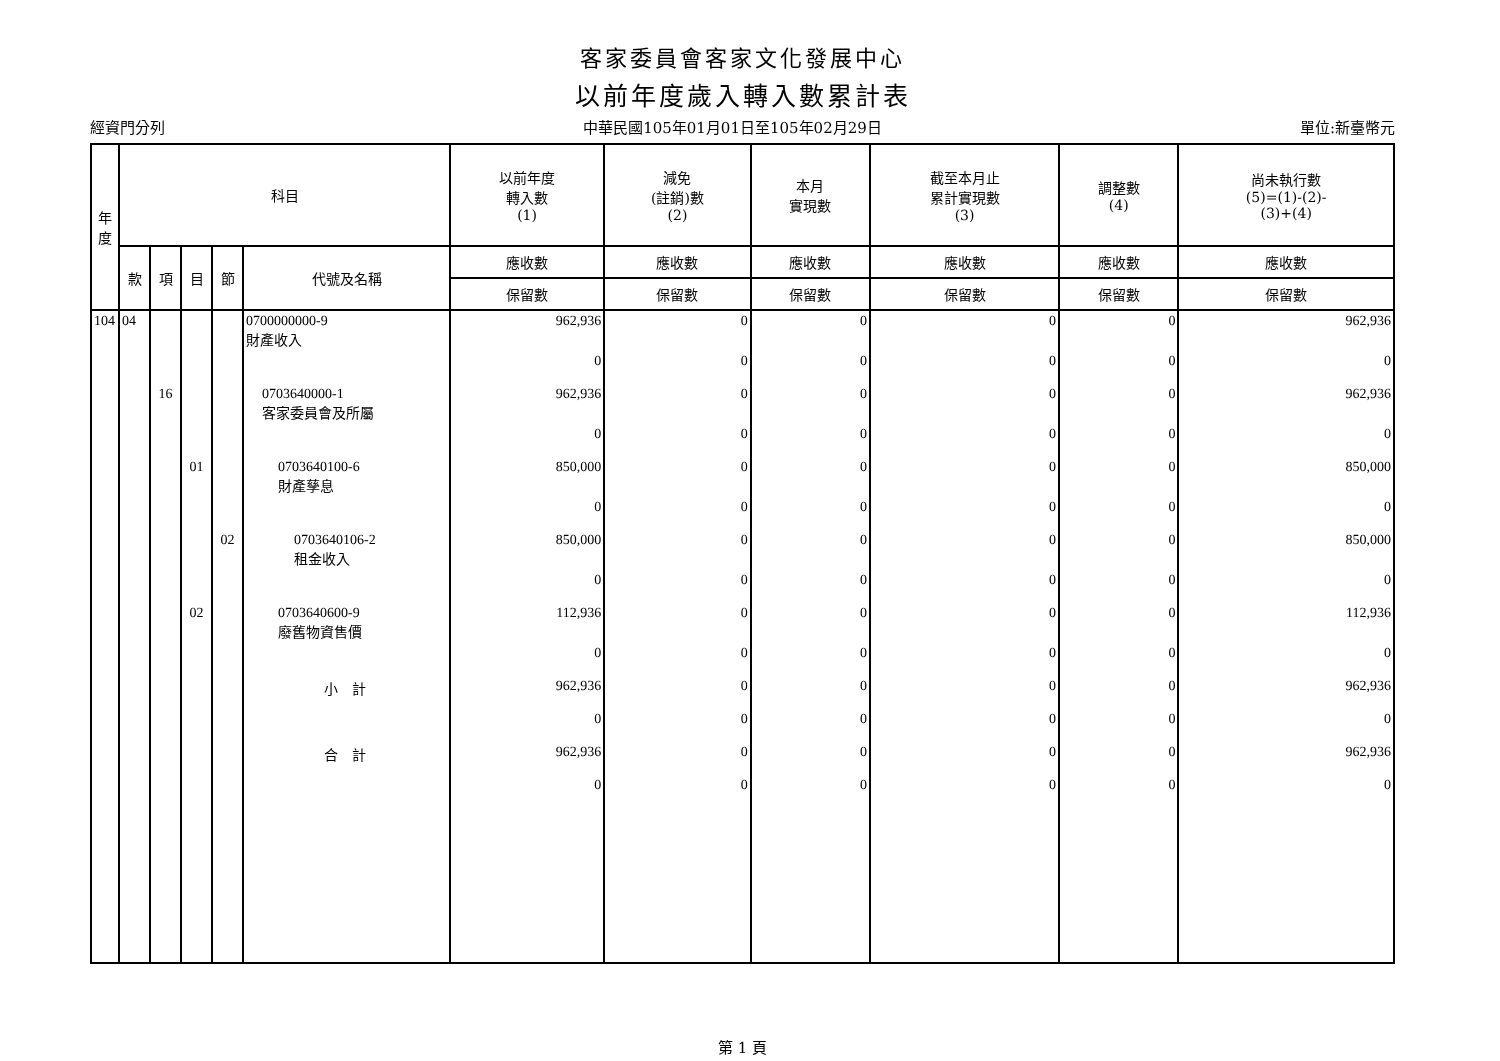客家委員會客家文化發展中心
以前年度歲入轉入數累計表
經資門分列 中華民國105年01月01日至105年02月29日 單位:新臺幣元
| 年 度 | 科目 | | | | | 以前年度 轉入數 (1) | 減免 (註銷)數 (2) | 本月 實現數 | 截至本月止 累計實現數 (3) | 調整數 (4) | 尚未執行數 (5)=(1)-(2)- (3)+(4) |
| --- | --- | --- | --- | --- | --- | --- | --- | --- | --- | --- | --- |
| | 款 | 項 | 目 | 節 | 代號及名稱 | 應收數 | 應收數 | 應收數 | 應收數 | 應收數 | 應收數 |
| | | | | | | 保留數 | 保留數 | 保留數 | 保留數 | 保留數 | 保留數 |
| 104 | 04 | | | | 0700000000-9 財產收入 | 962,936 | 0 | 0 | 0 | 0 | 962,936 |
| | | | | | | 0 | 0 | 0 | 0 | 0 | 0 |
| | | 16 | | | 0703640000-1 客家委員會及所屬 | 962,936 | 0 | 0 | 0 | 0 | 962,936 |
| | | | | | | 0 | 0 | 0 | 0 | 0 | 0 |
| | | | 01 | | 0703640100-6 財產孳息 | 850,000 | 0 | 0 | 0 | 0 | 850,000 |
| | | | | | | 0 | 0 | 0 | 0 | 0 | 0 |
| | | | | 02 | 0703640106-2 租金收入 | 850,000 | 0 | 0 | 0 | 0 | 850,000 |
| | | | | | | 0 | 0 | 0 | 0 | 0 | 0 |
| | | | 02 | | 0703640600-9 廢舊物資售價 | 112,936 | 0 | 0 | 0 | 0 | 112,936 |
| | | | | | | 0 | 0 | 0 | 0 | 0 | 0 |
| | | | | | 小 計 | 962,936 | 0 | 0 | 0 | 0 | 962,936 |
| | | | | | | 0 | 0 | 0 | 0 | 0 | 0 |
| | | | | | 合 計 | 962,936 | 0 | 0 | 0 | 0 | 962,936 |
| | | | | | | 0 | 0 | 0 | 0 | 0 | 0 |
第 1 頁